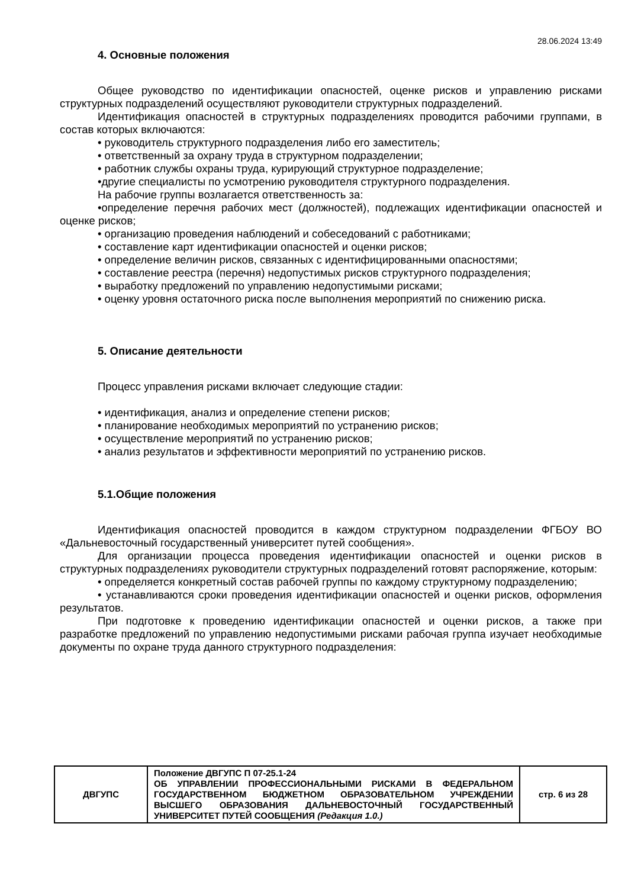28.06.2024 13:49
4. Основные положения
Общее руководство по идентификации опасностей, оценке рисков и управлению рисками структурных подразделений осуществляют руководители структурных подразделений.
Идентификация опасностей в структурных подразделениях проводится рабочими группами, в состав которых включаются:
• руководитель структурного подразделения либо его заместитель;
• ответственный за охрану труда в структурном подразделении;
• работник службы охраны труда, курирующий структурное подразделение;
•другие специалисты по усмотрению руководителя структурного подразделения.
На рабочие группы возлагается ответственность за:
•определение перечня рабочих мест (должностей), подлежащих идентификации опасностей и оценке рисков;
• организацию проведения наблюдений и собеседований с работниками;
• составление карт идентификации опасностей и оценки рисков;
• определение величин рисков, связанных с идентифицированными опасностями;
• составление реестра (перечня) недопустимых рисков структурного подразделения;
• выработку предложений по управлению недопустимыми рисками;
• оценку уровня остаточного риска после выполнения мероприятий по снижению риска.
5. Описание деятельности
Процесс управления рисками включает следующие стадии:
• идентификация, анализ и определение степени рисков;
• планирование необходимых мероприятий по устранению рисков;
• осуществление мероприятий по устранению рисков;
• анализ результатов и эффективности мероприятий по устранению рисков.
5.1.Общие положения
Идентификация опасностей проводится в каждом структурном подразделении ФГБОУ ВО «Дальневосточный государственный университет путей сообщения».
Для организации процесса проведения идентификации опасностей и оценки рисков в структурных подразделениях руководители структурных подразделений готовят распоряжение, которым:
• определяется конкретный состав рабочей группы по каждому структурному подразделению;
• устанавливаются сроки проведения идентификации опасностей и оценки рисков, оформления результатов.
При подготовке к проведению идентификации опасностей и оценки рисков, а также при разработке предложений по управлению недопустимыми рисками рабочая группа изучает необходимые документы по охране труда данного структурного подразделения:
| ДВГУПС | Положение ДВГУПС П 07-25.1-24 ОБ УПРАВЛЕНИИ ПРОФЕССИОНАЛЬНЫМИ РИСКАМИ В ФЕДЕРАЛЬНОМ ГОСУДАРСТВЕННОМ БЮДЖЕТНОМ ОБРАЗОВАТЕЛЬНОМ УЧРЕЖДЕНИИ ВЫСШЕГО ОБРАЗОВАНИЯ ДАЛЬНЕВОСТОЧНЫЙ ГОСУДАРСТВЕННЫЙ УНИВЕРСИТЕТ ПУТЕЙ СООБЩЕНИЯ (Редакция 1.0.) | стр. 6 из 28 |